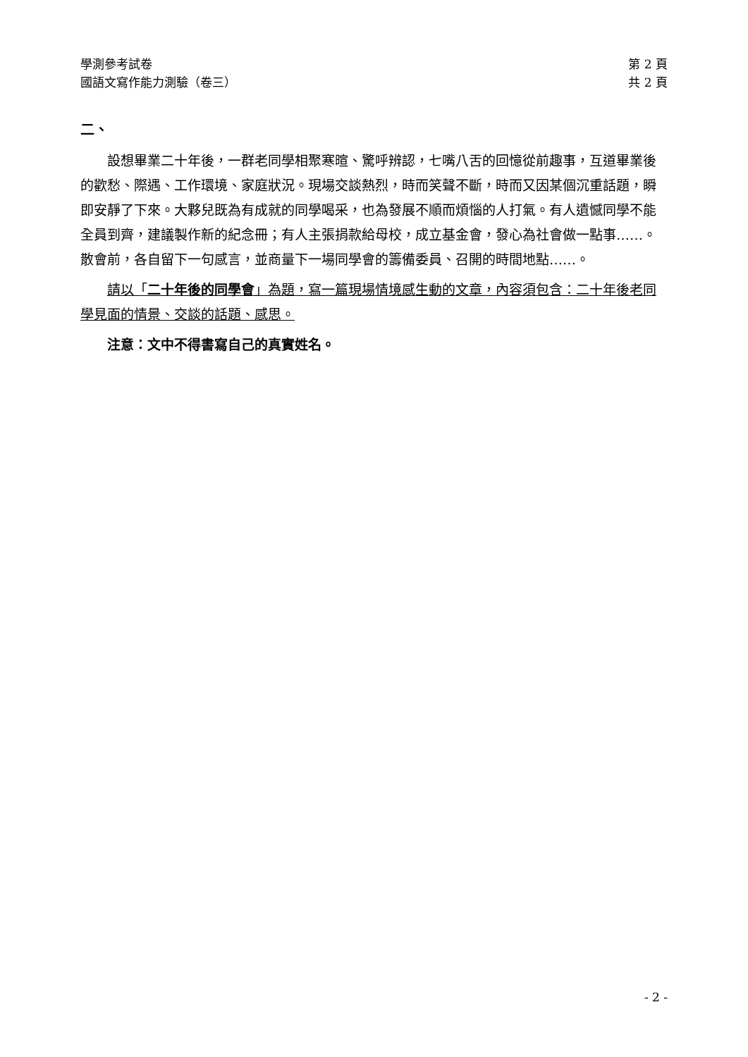學測參考試卷 第 2 頁
國語文寫作能力測驗（卷三） 共 2 頁
二、
設想畢業二十年後，一群老同學相聚寒暄、驚呼辨認，七嘴八舌的回憶從前趣事，互道畢業後的歡愁、際遇、工作環境、家庭狀況。現場交談熱烈，時而笑聲不斷，時而又因某個沉重話題，瞬即安靜了下來。大夥兒既為有成就的同學喝采，也為發展不順而煩惱的人打氣。有人遺憾同學不能全員到齊，建議製作新的紀念冊；有人主張捐款給母校，成立基金會，發心為社會做一點事……。散會前，各自留下一句感言，並商量下一場同學會的籌備委員、召開的時間地點……。
請以「二十年後的同學會」為題，寫一篇現場情境感生動的文章，內容須包含：二十年後老同學見面的情景、交談的話題、感思。
注意：文中不得書寫自己的真實姓名。
- 2 -